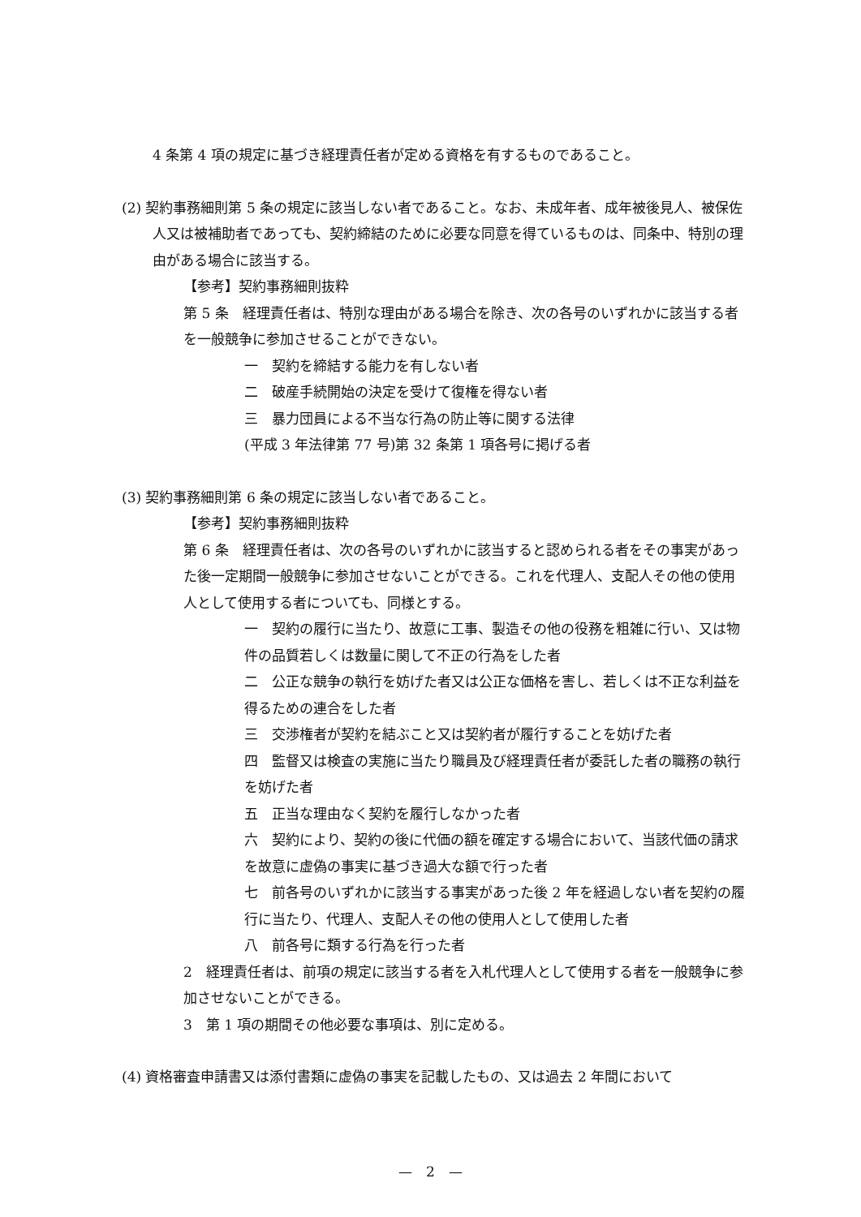4 条第 4 項の規定に基づき経理責任者が定める資格を有するものであること。
(2) 契約事務細則第 5 条の規定に該当しない者であること。なお、未成年者、成年被後見人、被保佐人又は被補助者であっても、契約締結のために必要な同意を得ているものは、同条中、特別の理由がある場合に該当する。
【参考】契約事務細則抜粋
第 5 条　経理責任者は、特別な理由がある場合を除き、次の各号のいずれかに該当する者を一般競争に参加させることができない。
一　契約を締結する能力を有しない者
二　破産手続開始の決定を受けて復権を得ない者
三　暴力団員による不当な行為の防止等に関する法律
(平成 3 年法律第 77 号)第 32 条第 1 項各号に掲げる者
(3) 契約事務細則第 6 条の規定に該当しない者であること。
【参考】契約事務細則抜粋
第 6 条　経理責任者は、次の各号のいずれかに該当すると認められる者をその事実があった後一定期間一般競争に参加させないことができる。これを代理人、支配人その他の使用人として使用する者についても、同様とする。
一　契約の履行に当たり、故意に工事、製造その他の役務を粗雑に行い、又は物件の品質若しくは数量に関して不正の行為をした者
二　公正な競争の執行を妨げた者又は公正な価格を害し、若しくは不正な利益を得るための連合をした者
三　交渉権者が契約を結ぶこと又は契約者が履行することを妨げた者
四　監督又は検査の実施に当たり職員及び経理責任者が委託した者の職務の執行を妨げた者
五　正当な理由なく契約を履行しなかった者
六　契約により、契約の後に代価の額を確定する場合において、当該代価の請求を故意に虚偽の事実に基づき過大な額で行った者
七　前各号のいずれかに該当する事実があった後 2 年を経過しない者を契約の履行に当たり、代理人、支配人その他の使用人として使用した者
八　前各号に類する行為を行った者
2　経理責任者は、前項の規定に該当する者を入札代理人として使用する者を一般競争に参加させないことができる。
3　第 1 項の期間その他必要な事項は、別に定める。
(4) 資格審査申請書又は添付書類に虚偽の事実を記載したもの、又は過去 2 年間において
—　2　—